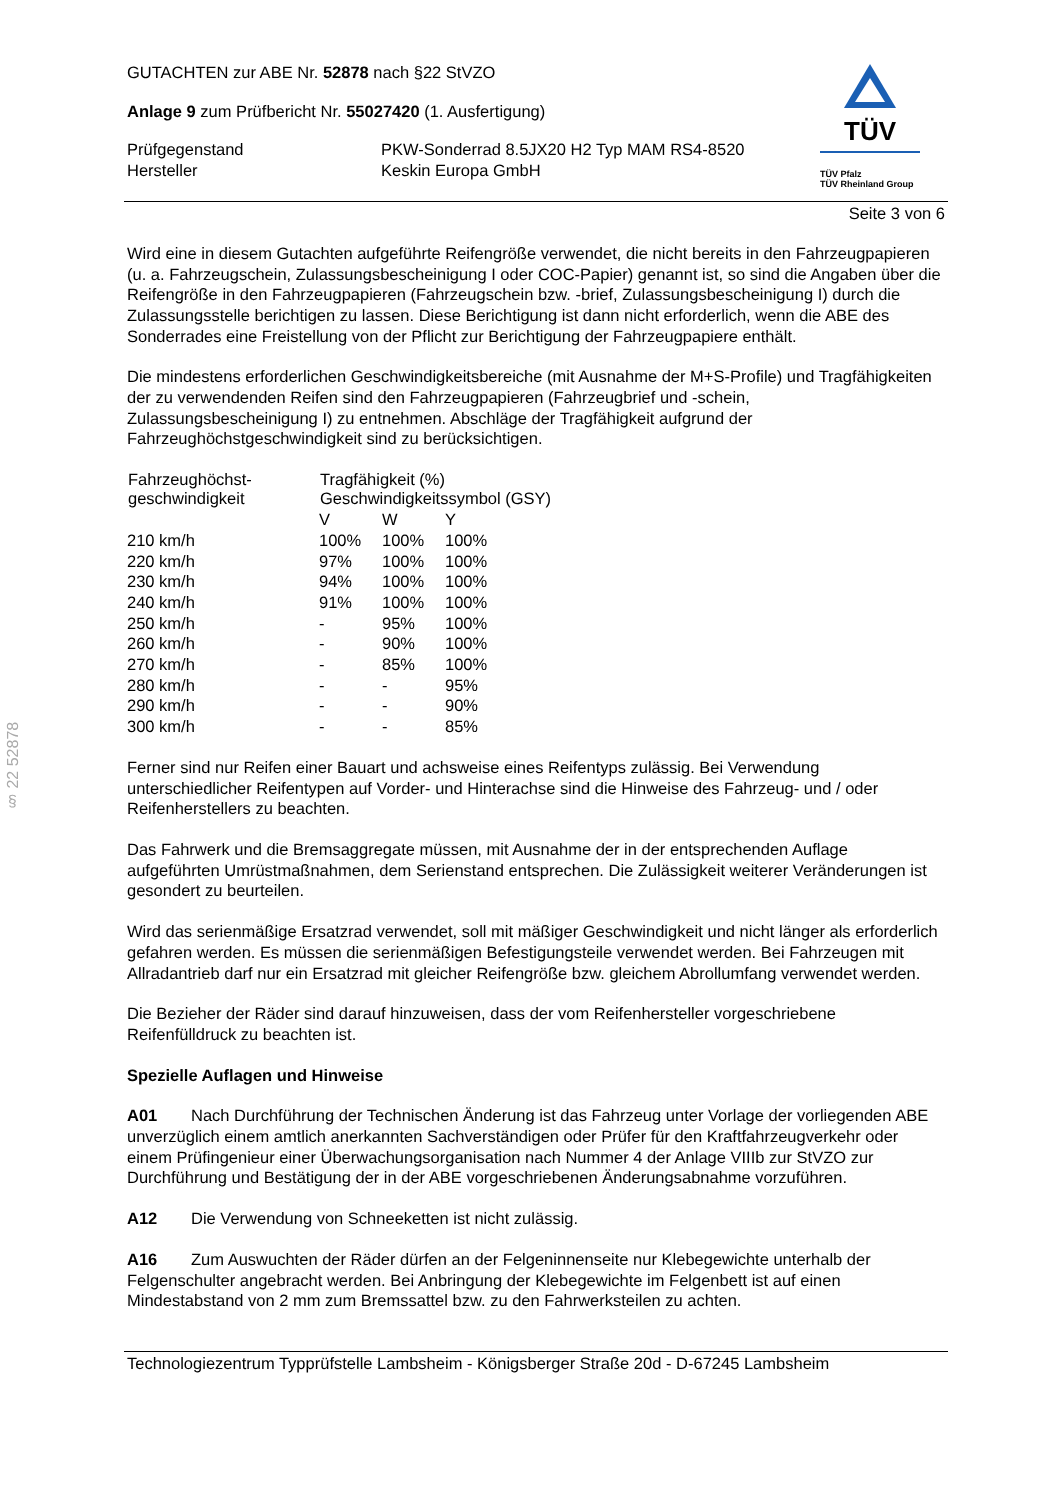§ 22 52878
GUTACHTEN zur ABE Nr. 52878 nach §22 StVZO
Anlage 9 zum Prüfbericht Nr. 55027420 (1. Ausfertigung)
| Prüfgegenstand Hersteller | PKW-Sonderrad 8.5JX20 H2 Typ MAM RS4-8520 Keskin Europa GmbH |
TÜV
TÜV Pfalz
TÜV Rheinland Group
Seite 3 von 6
Wird eine in diesem Gutachten aufgeführte Reifengröße verwendet, die nicht bereits in den Fahrzeugpapieren (u. a. Fahrzeugschein, Zulassungsbescheinigung I oder COC-Papier) genannt ist, so sind die Angaben über die Reifengröße in den Fahrzeugpapieren (Fahrzeugschein bzw. -brief, Zulassungsbescheinigung I) durch die Zulassungsstelle berichtigen zu lassen. Diese Berichtigung ist dann nicht erforderlich, wenn die ABE des Sonderrades eine Freistellung von der Pflicht zur Berichtigung der Fahrzeugpapiere enthält.
Die mindestens erforderlichen Geschwindigkeitsbereiche (mit Ausnahme der M+S-Profile) und Tragfähigkeiten der zu verwendenden Reifen sind den Fahrzeugpapieren (Fahrzeugbrief und -schein, Zulassungsbescheinigung I) zu entnehmen. Abschläge der Tragfähigkeit aufgrund der Fahrzeughöchstgeschwindigkeit sind zu berücksichtigen.
| Fahrzeughöchst- geschwindigkeit | Tragfähigkeit (%) Geschwindigkeitssymbol (GSY) | | |
| --- | --- | --- | --- |
| | V | W | Y |
| 210 km/h | 100% | 100% | 100% |
| 220 km/h | 97% | 100% | 100% |
| 230 km/h | 94% | 100% | 100% |
| 240 km/h | 91% | 100% | 100% |
| 250 km/h | - | 95% | 100% |
| 260 km/h | - | 90% | 100% |
| 270 km/h | - | 85% | 100% |
| 280 km/h | - | - | 95% |
| 290 km/h | - | - | 90% |
| 300 km/h | - | - | 85% |
Ferner sind nur Reifen einer Bauart und achsweise eines Reifentyps zulässig. Bei Verwendung unterschiedlicher Reifentypen auf Vorder- und Hinterachse sind die Hinweise des Fahrzeug- und / oder Reifenherstellers zu beachten.
Das Fahrwerk und die Bremsaggregate müssen, mit Ausnahme der in der entsprechenden Auflage aufgeführten Umrüstmaßnahmen, dem Serienstand entsprechen. Die Zulässigkeit weiterer Veränderungen ist gesondert zu beurteilen.
Wird das serienmäßige Ersatzrad verwendet, soll mit mäßiger Geschwindigkeit und nicht länger als erforderlich gefahren werden. Es müssen die serienmäßigen Befestigungsteile verwendet werden. Bei Fahrzeugen mit Allradantrieb darf nur ein Ersatzrad mit gleicher Reifengröße bzw. gleichem Abrollumfang verwendet werden.
Die Bezieher der Räder sind darauf hinzuweisen, dass der vom Reifenhersteller vorgeschriebene Reifenfülldruck zu beachten ist.
Spezielle Auflagen und Hinweise
A01 Nach Durchführung der Technischen Änderung ist das Fahrzeug unter Vorlage der vorliegenden ABE unverzüglich einem amtlich anerkannten Sachverständigen oder Prüfer für den Kraftfahrzeugverkehr oder einem Prüfingenieur einer Überwachungsorganisation nach Nummer 4 der Anlage VIIIb zur StVZO zur Durchführung und Bestätigung der in der ABE vorgeschriebenen Änderungsabnahme vorzuführen.
A12 Die Verwendung von Schneeketten ist nicht zulässig.
A16 Zum Auswuchten der Räder dürfen an der Felgeninnenseite nur Klebegewichte unterhalb der Felgenschulter angebracht werden. Bei Anbringung der Klebegewichte im Felgenbett ist auf einen Mindestabstand von 2 mm zum Bremssattel bzw. zu den Fahrwerksteilen zu achten.
Technologiezentrum Typprüfstelle Lambsheim - Königsberger Straße 20d - D-67245 Lambsheim